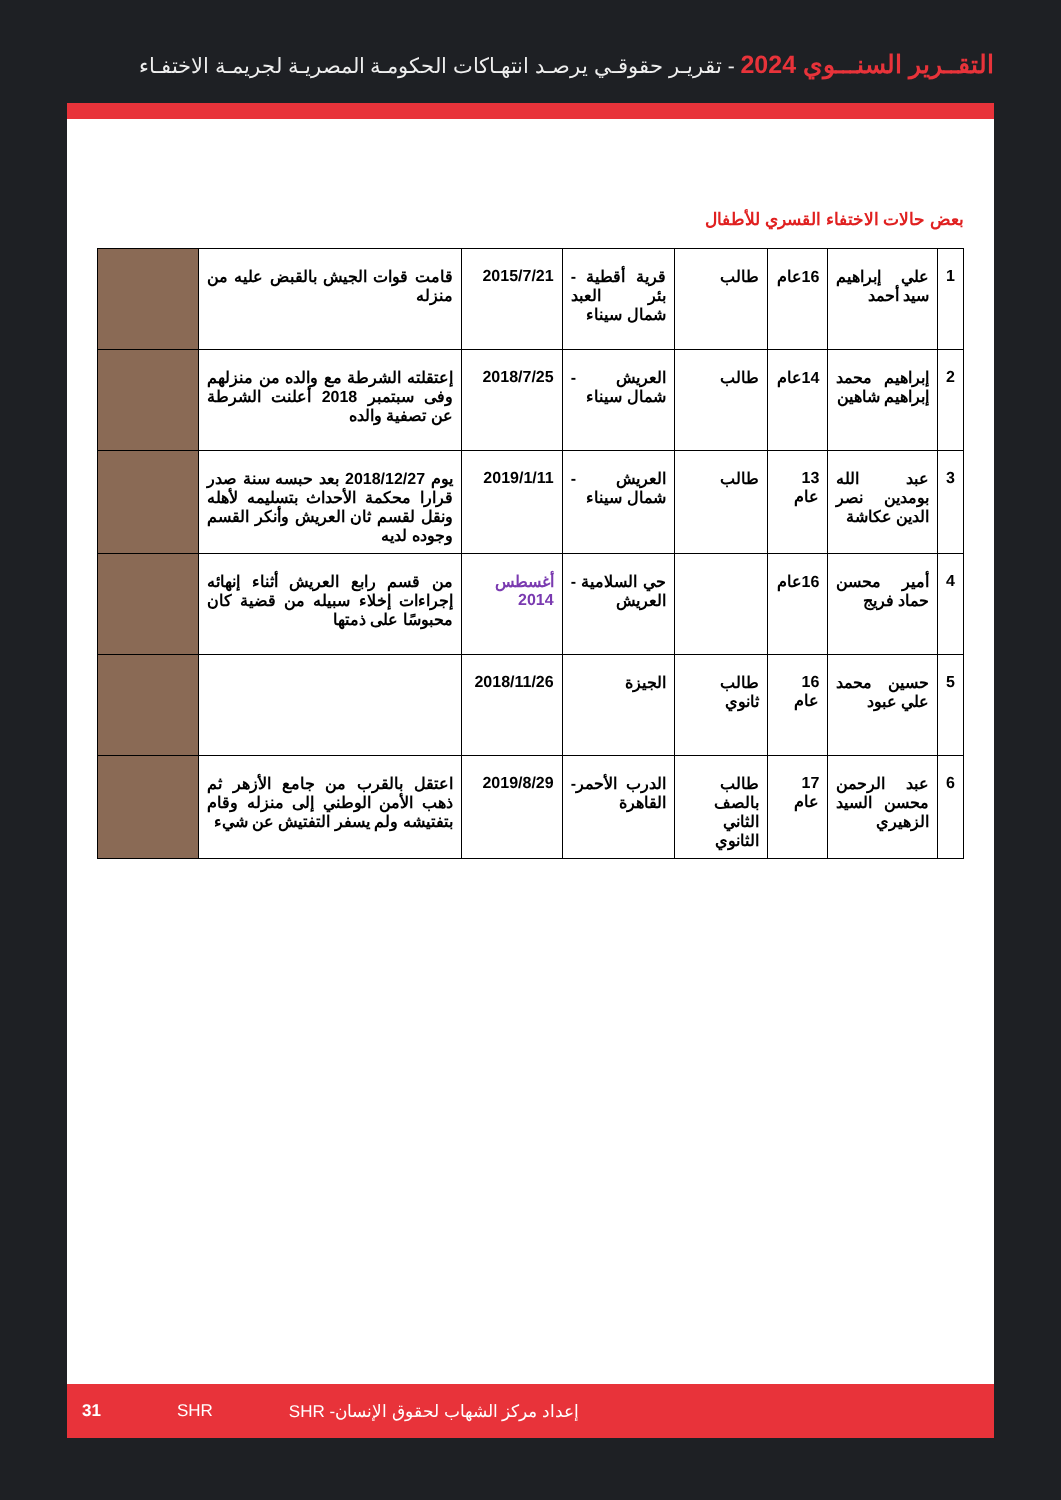التقــرير السنـــوي 2024 - تقريـر حقوقـي يرصـد انتهـاكات الحكومـة المصريـة لجريمـة الاختفـاء
بعض حالات الاختفاء القسري للأطفال
| 1 | علي إبراهيم سيد أحمد | 16عام | طالب | قرية أقطية - بئر العبد شمال سيناء | 2015/7/21 | قامت قوات الجيش بالقبض عليه من منزله | |
| 2 | إبراهيم محمد إبراهيم شاهين | 14عام | طالب | العريش - شمال سيناء | 2018/7/25 | إعتقلته الشرطة مع والده من منزلهم وفى سبتمبر 2018 أعلنت الشرطة عن تصفية والده | |
| 3 | عبد الله بومدين نصر الدين عكاشة | 13 عام | طالب | العريش - شمال سيناء | 2019/1/11 | يوم 2018/12/27 بعد حبسه سنة صدر قرارا محكمة الأحداث بتسليمه لأهله ونقل لقسم ثان العريش وأنكر القسم وجوده لديه | |
| 4 | أمير محسن حماد فريج | 16عام | | حي السلامية - العريش | أغسطس 2014 | من قسم رابع العريش أثناء إنهائه إجراءات إخلاء سبيله من قضية كان محبوسًا على ذمتها | |
| 5 | حسين محمد علي عبود | 16 عام | طالب ثانوي | الجيزة | 2018/11/26 | | |
| 6 | عبد الرحمن محسن السيد الزهيري | 17 عام | طالب بالصف الثاني الثانوي | الدرب الأحمر- القاهرة | 2019/8/29 | اعتقل بالقرب من جامع الأزهر ثم ذهب الأمن الوطني إلى منزله وقام بتفتيشه ولم يسفر التفتيش عن شيء | |
31 SHR إعداد مركز الشهاب لحقوق الإنسان- SHR